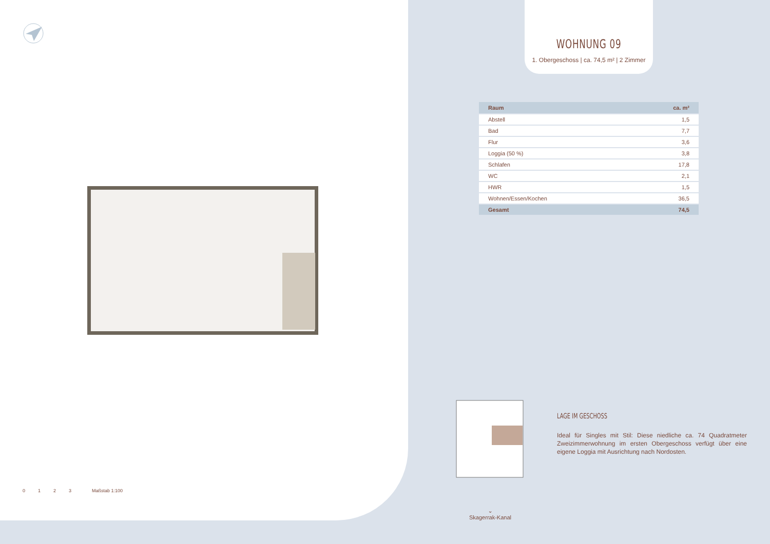0 1 2 3 Maßstab 1:100
WOHNUNG 09
1. Obergeschoss | ca. 74,5 m² | 2 Zimmer
| Raum | ca. m² |
| --- | --- |
| Abstell | 1,5 |
| Bad | 7,7 |
| Flur | 3,6 |
| Loggia (50 %) | 3,8 |
| Schlafen | 17,8 |
| WC | 2,1 |
| HWR | 1,5 |
| Wohnen/Essen/Kochen | 36,5 |
| Gesamt | 74,5 |
LAGE IM GESCHOSS
Ideal für Singles mit Stil: Diese niedliche ca. 74 Quadratmeter Zweizimmer­wohnung im ersten Obergeschoss verfügt über eine eigene Loggia mit Ausrichtung nach Nordosten.
⌄
Skagerrak-Kanal